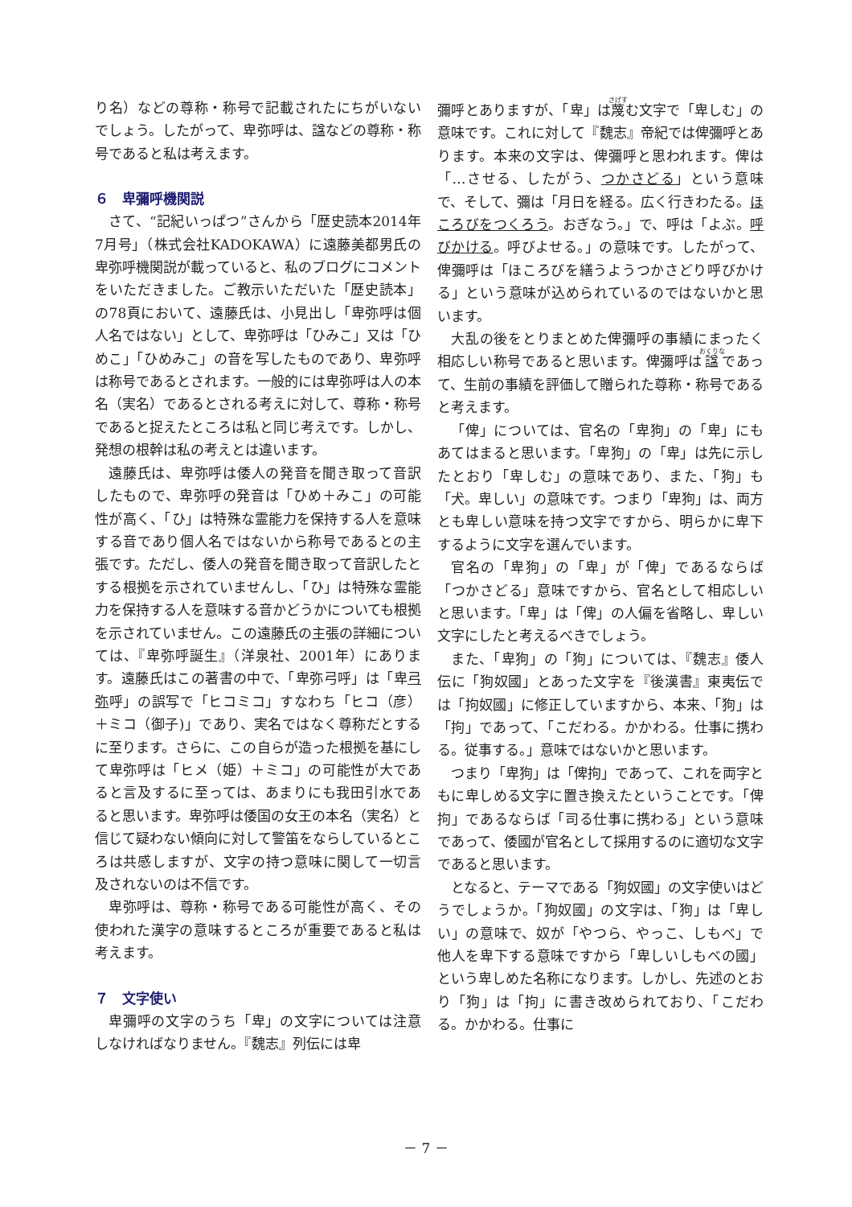り名）などの尊称・称号で記載されたにちがいないでしょう。したがって、卑弥呼は、諡などの尊称・称号であると私は考えます。
６　卑彌呼機関説
さて、“記紀いっぱつ”さんから「歴史読本2014年7月号」（株式会社KADOKAWA）に遠藤美都男氏の卑弥呼機関説が載っていると、私のブログにコメントをいただきました。ご教示いただいた「歴史読本」の78頁において、遠藤氏は、小見出し「卑弥呼は個人名ではない」として、卑弥呼は「ひみこ」又は「ひめこ」「ひめみこ」の音を写したものであり、卑弥呼は称号であるとされます。一般的には卑弥呼は人の本名（実名）であるとされる考えに対して、尊称・称号であると捉えたところは私と同じ考えです。しかし、発想の根幹は私の考えとは違います。
遠藤氏は、卑弥呼は倭人の発音を聞き取って音訳したもので、卑弥呼の発音は「ひめ＋みこ」の可能性が高く、「ひ」は特殊な霊能力を保持する人を意味する音であり個人名ではないから称号であるとの主張です。ただし、倭人の発音を聞き取って音訳したとする根拠を示されていませんし、「ひ」は特殊な霊能力を保持する人を意味する音かどうかについても根拠を示されていません。この遠藤氏の主張の詳細については、『卑弥呼誕生』（洋泉社、2001年）にあります。遠藤氏はこの著書の中で、「卑弥弓呼」は「卑弓弥呼」の誤写で「ヒコミコ」すなわち「ヒコ（彦）＋ミコ（御子)」であり、実名ではなく尊称だとするに至ります。さらに、この自らが造った根拠を基にして卑弥呼は「ヒメ（姫）＋ミコ」の可能性が大であると言及するに至っては、あまりにも我田引水であると思います。卑弥呼は倭国の女王の本名（実名）と信じて疑わない傾向に対して警笛をならしているところは共感しますが、文字の持つ意味に関して一切言及されないのは不信です。
卑弥呼は、尊称・称号である可能性が高く、その使われた漢字の意味するところが重要であると私は考えます。
７　文字使い
卑彌呼の文字のうち「卑」の文字については注意しなければなりません。『魏志』列伝には卑
彌呼とありますが、「卑」は蔑む文字で「卑しむ」の意味です。これに対して『魏志』帝紀では俾彌呼とあります。本来の文字は、俾彌呼と思われます。俾は「…させる、したがう、つかさどる」という意味で、そして、彌は「月日を経る。広く行きわたる。ほころびをつくろう。おぎなう。」で、呼は「よぶ。呼びかける。呼びよせる。」の意味です。したがって、俾彌呼は「ほころびを繕うようつかさどり呼びかける」という意味が込められているのではないかと思います。
大乱の後をとりまとめた俾彌呼の事績にまったく相応しい称号であると思います。俾彌呼は諡であって、生前の事績を評価して贈られた尊称・称号であると考えます。
「俾」については、官名の「卑狗」の「卑」にもあてはまると思います。「卑狗」の「卑」は先に示したとおり「卑しむ」の意味であり、また、「狗」も「犬。卑しい」の意味です。つまり「卑狗」は、両方とも卑しい意味を持つ文字ですから、明らかに卑下するように文字を選んでいます。
官名の「卑狗」の「卑」が「俾」であるならば「つかさどる」意味ですから、官名として相応しいと思います。「卑」は「俾」の人偏を省略し、卑しい文字にしたと考えるべきでしょう。
また、「卑狗」の「狗」については、『魏志』倭人伝に「狗奴國」とあった文字を『後漢書』東夷伝では「拘奴國」に修正していますから、本来、「狗」は「拘」であって、「こだわる。かかわる。仕事に携わる。従事する。」意味ではないかと思います。
つまり「卑狗」は「俾拘」であって、これを両字ともに卑しめる文字に置き換えたということです。「俾拘」であるならば「司る仕事に携わる」という意味であって、倭國が官名として採用するのに適切な文字であると思います。
となると、テーマである「狗奴國」の文字使いはどうでしょうか。「狗奴國」の文字は、「狗」は「卑しい」の意味で、奴が「やつら、やっこ、しもべ」で他人を卑下する意味ですから「卑しいしもべの國」という卑しめた名称になります。しかし、先述のとおり「狗」は「拘」に書き改められており、「こだわる。かかわる。仕事に
－ 7 －